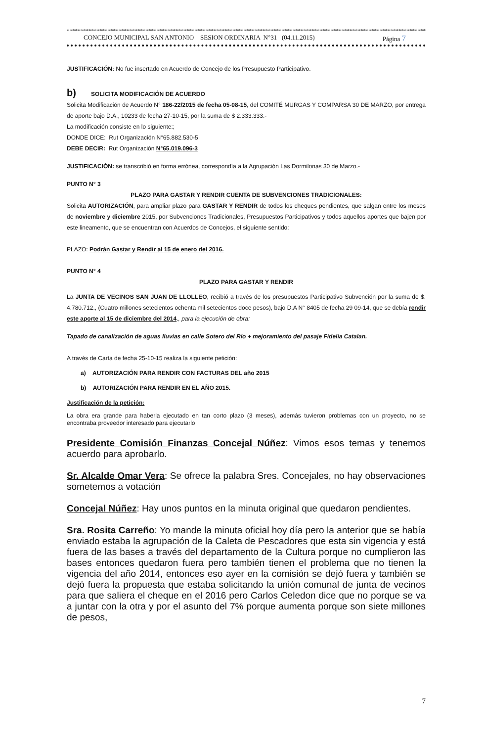*************************************************************************************************************************************
CONCEJO MUNICIPAL SAN ANTONIO SESION ORDINARIA N°31 (04.11.2015) Página 7
JUSTIFICACIÓN: No fue insertado en Acuerdo de Concejo de los Presupuesto Participativo.
b) SOLICITA MODIFICACIÓN DE ACUERDO
Solicita Modificación de Acuerdo N° 186-22/2015 de fecha 05-08-15, del COMITÉ MURGAS Y COMPARSA 30 DE MARZO, por entrega de aporte bajo D.A., 10233 de fecha 27-10-15, por la suma de $ 2.333.333.-
La modificación consiste en lo siguiente:;
DONDE DICE: Rut Organización N°65.882.530-5
DEBE DECIR: Rut Organización N°65.019.096-3
JUSTIFICACIÓN: se transcribió en forma errónea, correspondía a la Agrupación Las Dormilonas 30 de Marzo.-
PUNTO N° 3
PLAZO PARA GASTAR Y RENDIR CUENTA DE SUBVENCIONES TRADICIONALES:
Solicita AUTORIZACIÓN, para ampliar plazo para GASTAR Y RENDIR de todos los cheques pendientes, que salgan entre los meses de noviembre y diciembre 2015, por Subvenciones Tradicionales, Presupuestos Participativos y todos aquellos aportes que bajen por este lineamento, que se encuentran con Acuerdos de Concejos, el siguiente sentido:
PLAZO: Podrán Gastar y Rendir al 15 de enero del 2016.
PUNTO N° 4
PLAZO PARA GASTAR Y RENDIR
La JUNTA DE VECINOS SAN JUAN DE LLOLLEO, recibió a través de los presupuestos Participativo Subvención por la suma de $. 4.780.712., (Cuatro millones setecientos ochenta mil setecientos doce pesos), bajo D.A N° 8405 de fecha 29 09-14, que se debía rendir este aporte al 15 de diciembre del 2014., para la ejecución de obra:
Tapado de canalización de aguas lluvias en calle Sotero del Río + mejoramiento del pasaje Fidelia Catalan.
A través de Carta de fecha 25-10-15 realiza la siguiente petición:
a) AUTORIZACIÓN PARA RENDIR CON FACTURAS DEL año 2015
b) AUTORIZACIÓN PARA RENDIR EN EL AÑO 2015.
Justificación de la petición:
La obra era grande para haberla ejecutado en tan corto plazo (3 meses), además tuvieron problemas con un proyecto, no se encontraba proveedor interesado para ejecutarlo
Presidente Comisión Finanzas Concejal Núñez: Vimos esos temas y tenemos acuerdo para aprobarlo.
Sr. Alcalde Omar Vera: Se ofrece la palabra Sres. Concejales, no hay observaciones sometemos a votación
Concejal Núñez: Hay unos puntos en la minuta original que quedaron pendientes.
Sra. Rosita Carreño: Yo mande la minuta oficial hoy día pero la anterior que se había enviado estaba la agrupación de la Caleta de Pescadores que esta sin vigencia y está fuera de las bases a través del departamento de la Cultura porque no cumplieron las bases entonces quedaron fuera pero también tienen el problema que no tienen la vigencia del año 2014, entonces eso ayer en la comisión se dejó fuera y también se dejó fuera la propuesta que estaba solicitando la unión comunal de junta de vecinos para que saliera el cheque en el 2016 pero Carlos Celedon dice que no porque se va a juntar con la otra y por el asunto del 7% porque aumenta porque son siete millones de pesos,
7